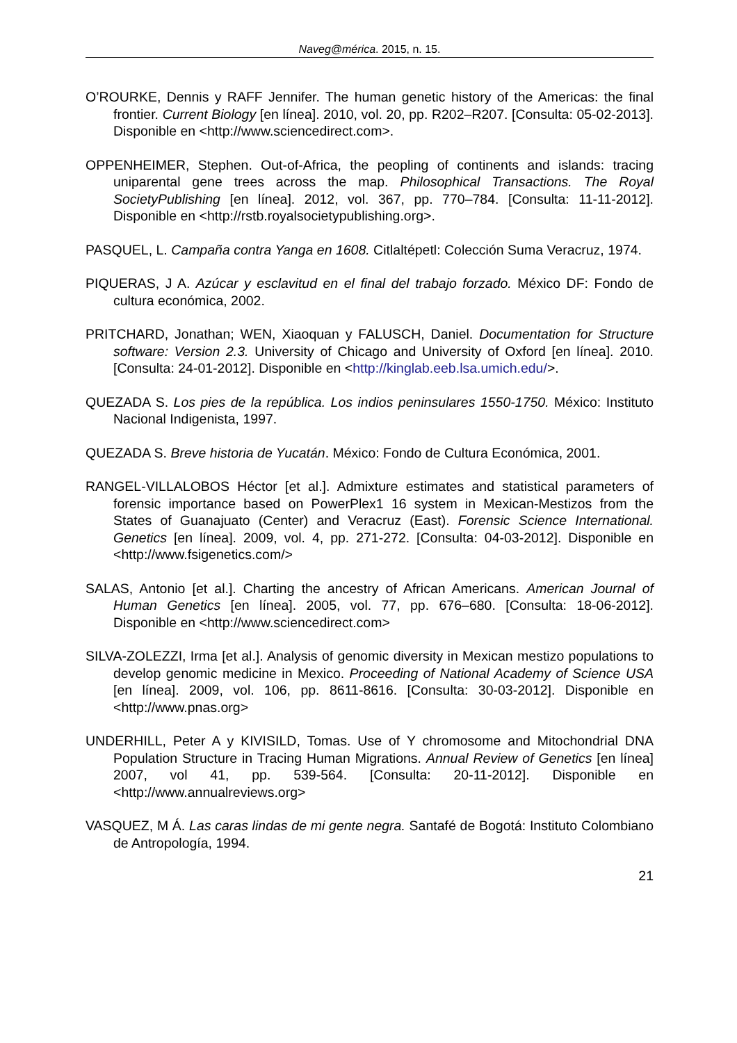Naveg@mérica. 2015, n. 15.
O’ROURKE, Dennis y RAFF Jennifer. The human genetic history of the Americas: the final frontier. Current Biology [en línea]. 2010, vol. 20, pp. R202–R207. [Consulta: 05-02-2013]. Disponible en <http://www.sciencedirect.com>.
OPPENHEIMER, Stephen. Out-of-Africa, the peopling of continents and islands: tracing uniparental gene trees across the map. Philosophical Transactions. The Royal SocietyPublishing [en línea]. 2012, vol. 367, pp. 770–784. [Consulta: 11-11-2012]. Disponible en <http://rstb.royalsocietypublishing.org>.
PASQUEL, L. Campaña contra Yanga en 1608. Citlaltépetl: Colección Suma Veracruz, 1974.
PIQUERAS, J A. Azúcar y esclavitud en el final del trabajo forzado. México DF: Fondo de cultura económica, 2002.
PRITCHARD, Jonathan; WEN, Xiaoquan y FALUSCH, Daniel. Documentation for Structure software: Version 2.3. University of Chicago and University of Oxford [en línea]. 2010. [Consulta: 24-01-2012]. Disponible en <http://kinglab.eeb.lsa.umich.edu/>.
QUEZADA S. Los pies de la república. Los indios peninsulares 1550-1750. México: Instituto Nacional Indigenista, 1997.
QUEZADA S. Breve historia de Yucatán. México: Fondo de Cultura Económica, 2001.
RANGEL-VILLALOBOS Héctor [et al.]. Admixture estimates and statistical parameters of forensic importance based on PowerPlex1 16 system in Mexican-Mestizos from the States of Guanajuato (Center) and Veracruz (East). Forensic Science International. Genetics [en línea]. 2009, vol. 4, pp. 271-272. [Consulta: 04-03-2012]. Disponible en <http://www.fsigenetics.com/>
SALAS, Antonio [et al.]. Charting the ancestry of African Americans. American Journal of Human Genetics [en línea]. 2005, vol. 77, pp. 676–680. [Consulta: 18-06-2012]. Disponible en <http://www.sciencedirect.com>
SILVA-ZOLEZZI, Irma [et al.]. Analysis of genomic diversity in Mexican mestizo populations to develop genomic medicine in Mexico. Proceeding of National Academy of Science USA [en línea]. 2009, vol. 106, pp. 8611-8616. [Consulta: 30-03-2012]. Disponible en <http://www.pnas.org>
UNDERHILL, Peter A y KIVISILD, Tomas. Use of Y chromosome and Mitochondrial DNA Population Structure in Tracing Human Migrations. Annual Review of Genetics [en línea] 2007, vol 41, pp. 539-564. [Consulta: 20-11-2012]. Disponible en <http://www.annualreviews.org>
VASQUEZ, M Á. Las caras lindas de mi gente negra. Santafé de Bogotá: Instituto Colombiano de Antropología, 1994.
21